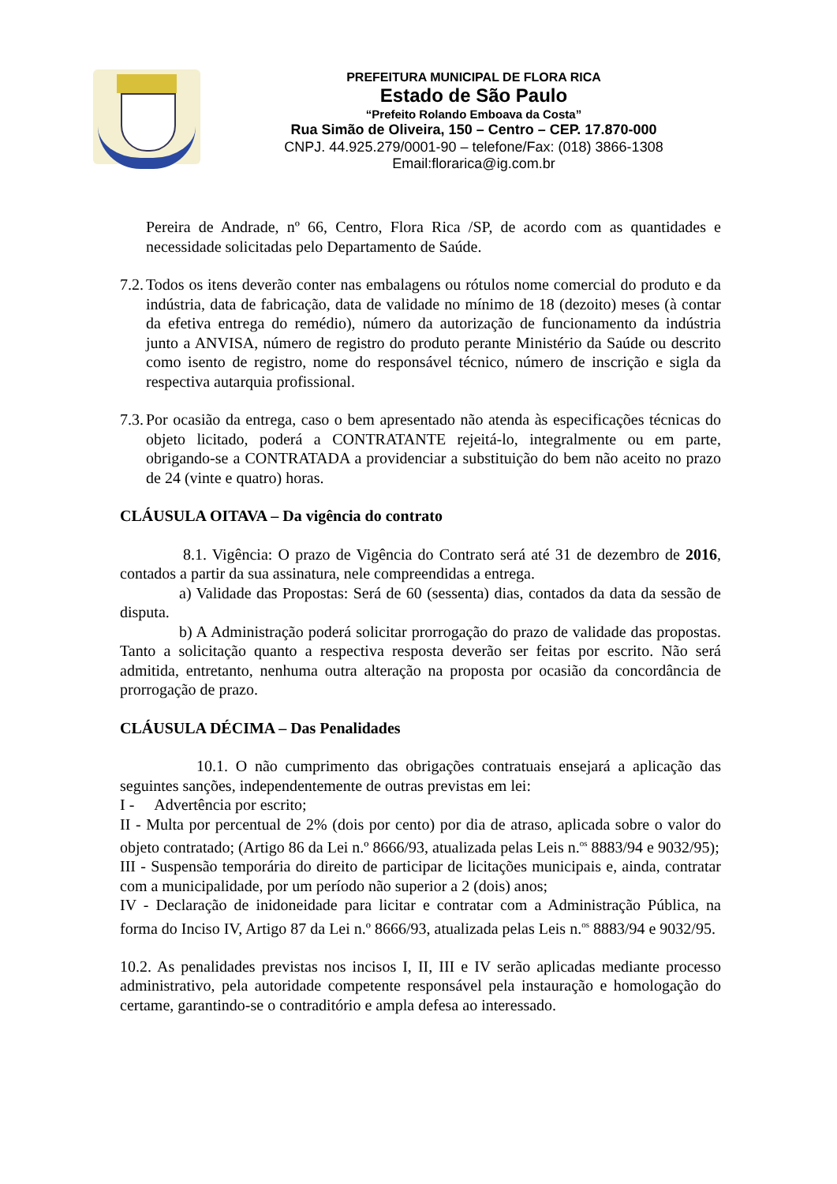PREFEITURA MUNICIPAL DE FLORA RICA
Estado de São Paulo
“Prefeito Rolando Emboava da Costa”
Rua Simão de Oliveira, 150 – Centro – CEP. 17.870-000
CNPJ. 44.925.279/0001-90 – telefone/Fax: (018) 3866-1308
Email:florarica@ig.com.br
Pereira de Andrade, nº 66, Centro, Flora Rica /SP, de acordo com as quantidades e necessidade solicitadas pelo Departamento de Saúde.
7.2.
Todos os itens deverão conter nas embalagens ou rótulos nome comercial do produto e da indústria, data de fabricação, data de validade no mínimo de 18 (dezoito) meses (à contar da efetiva entrega do remédio), número da autorização de funcionamento da indústria junto a ANVISA, número de registro do produto perante Ministério da Saúde ou descrito como isento de registro, nome do responsável técnico, número de inscrição e sigla da respectiva autarquia profissional.
7.3.
Por ocasião da entrega, caso o bem apresentado não atenda às especificações técnicas do objeto licitado, poderá a CONTRATANTE rejeitá-lo, integralmente ou em parte, obrigando-se a CONTRATADA a providenciar a substituição do bem não aceito no prazo de 24 (vinte e quatro) horas.
CLÁUSULA OITAVA – Da vigência do contrato
8.1. Vigência: O prazo de Vigência do Contrato será até 31 de dezembro de 2016, contados a partir da sua assinatura, nele compreendidas a entrega.
a) Validade das Propostas: Será de 60 (sessenta) dias, contados da data da sessão de disputa.
b) A Administração poderá solicitar prorrogação do prazo de validade das propostas. Tanto a solicitação quanto a respectiva resposta deverão ser feitas por escrito. Não será admitida, entretanto, nenhuma outra alteração na proposta por ocasião da concordância de prorrogação de prazo.
CLÁUSULA DÉCIMA – Das Penalidades
10.1. O não cumprimento das obrigações contratuais ensejará a aplicação das seguintes sanções, independentemente de outras previstas em lei:
I - Advertência por escrito;
II - Multa por percentual de 2% (dois por cento) por dia de atraso, aplicada sobre o valor do objeto contratado; (Artigo 86 da Lei n.º 8666/93, atualizada pelas Leis n.<sup>os</sup> 8883/94 e 9032/95);
III - Suspensão temporária do direito de participar de licitações municipais e, ainda, contratar com a municipalidade, por um período não superior a 2 (dois) anos;
IV - Declaração de inidoneidade para licitar e contratar com a Administração Pública, na forma do Inciso IV, Artigo 87 da Lei n.º 8666/93, atualizada pelas Leis n.<sup>os</sup> 8883/94 e 9032/95.
10.2. As penalidades previstas nos incisos I, II, III e IV serão aplicadas mediante processo administrativo, pela autoridade competente responsável pela instauração e homologação do certame, garantindo-se o contraditório e ampla defesa ao interessado.